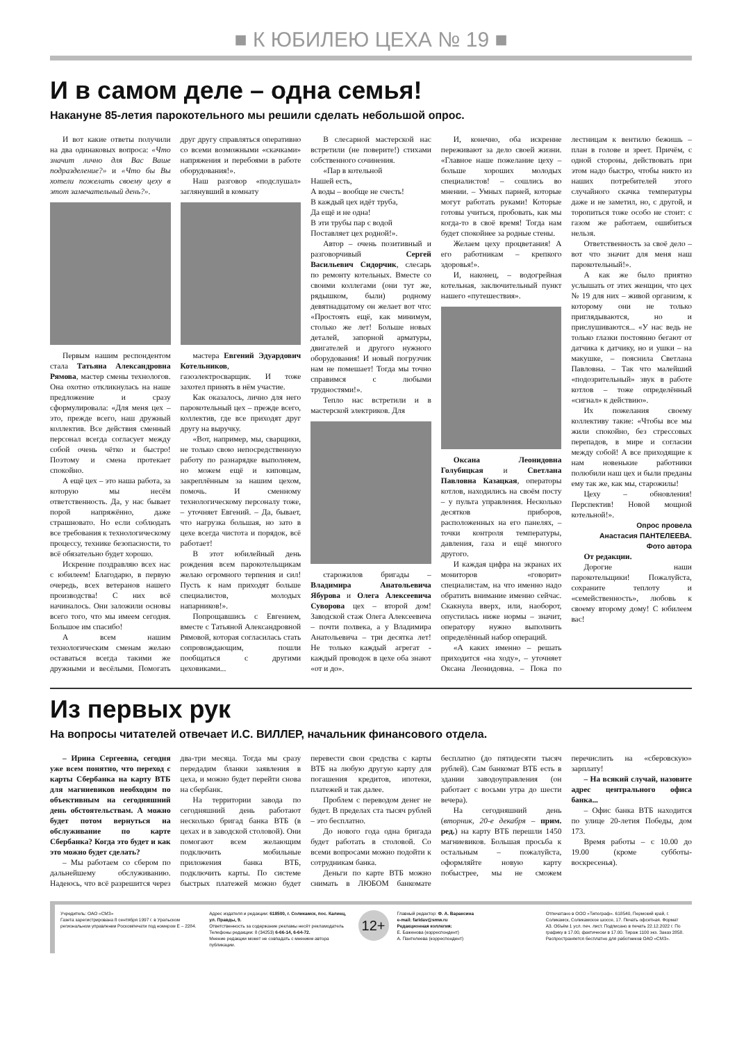■ К ЮБИЛЕЮ ЦЕХА № 19 ■
И в самом деле – одна семья!
Накануне 85-летия парокотельного мы решили сделать небольшой опрос.
И вот какие ответы получили на два одинаковых вопроса: «Что значит лично для Вас Ваше подразделение?» и «Что бы Вы хотели пожелать своему цеху в этот замечательный день?».
Первым нашим респондентом стала Татьяна Александровна Рямова, мастер смены технологов. Она охотно откликнулась на наше предложение и сразу сформулировала: «Для меня цех – это, прежде всего, наш дружный коллектив. Все действия сменный персонал всегда согласует между собой очень чётко и быстро! Поэтому и смена протекает спокойно.
А ещё цех – это наша работа, за которую мы несём ответственность. Да, у нас бывает порой напряжённо, даже страшновато. Но если соблюдать все требования к технологическому процессу, технике безопасности, то всё обязательно будет хорошо.
Искренне поздравляю всех нас с юбилеем! Благодарю, в первую очередь, всех ветеранов нашего производства! С них всё начиналось. Они заложили основы всего того, что мы имеем сегодня. Большое им спасибо!
А всем нашим технологическим сменам желаю оставаться всегда такими же дружными и весёлыми. Помогать друг другу справляться оперативно со всеми возможными «скачками» напряжения и перебоями в работе оборудования!».
Наш разговор «подслушал» заглянувший в комнату
мастера Евгений Эдуардович Котельников, газоэлектросварщик. И тоже захотел принять в нём участие.
Как оказалось, лично для него парокотельный цех – прежде всего, коллектив, где все приходят друг другу на выручку.
«Вот, например, мы, сварщики, не только свою непосредственную работу по разнарядке выполняем, но можем ещё и киповцам, закреплённым за нашим цехом, помочь. И сменному технологическому персоналу тоже, – уточняет Евгений. – Да, бывает, что нагрузка большая, но зато в цехе всегда чистота и порядок, всё работает!
В этот юбилейный день рождения всем парокотельщикам желаю огромного терпения и сил! Пусть к нам приходят больше специалистов, молодых напарников!».
Попрощавшись с Евгением, вместе с Татьяной Александровной Рямовой, которая согласилась стать сопровождающим, пошли пообщаться с другими цеховиками...
В слесарной мастерской нас встретили (не поверите!) стихами собственного сочинения.
«Пар в котельной
Нашей есть,
А воды – вообще не счесть!
В каждый цех идёт труба,
Да ещё и не одна!
В эти трубы пар с водой
Поставляет цех родной!».
Автор – очень позитивный и разговорчивый Сергей Васильевич Сидорчик, слесарь по ремонту котельных. Вместе со своими коллегами (они тут же, рядышком, были) родному девятнадцатому он желает вот что: «Простоять ещё, как минимум, столько же лет! Больше новых деталей, запорной арматуры, двигателей и другого нужного оборудования! И новый погрузчик нам не помешает! Тогда мы точно справимся с любыми трудностями!».
Тепло нас встретили и в мастерской электриков. Для
старожилов бригады – Владимира Анатольевича Ябурова и Олега Алексеевича Суворова цех – второй дом! Заводской стаж Олега Алексеевича – почти полвека, а у Владимира Анатольевича – три десятка лет! Не только каждый агрегат - каждый проводок в цехе оба знают «от и до».
И, конечно, оба искренне переживают за дело своей жизни. «Главное наше пожелание цеху – больше хороших молодых специалистов! – сошлись во мнении. – Умных парней, которые могут работать руками! Которые готовы учиться, пробовать, как мы когда-то в своё время! Тогда нам будет спокойнее за родные стены.
Желаем цеху процветания! А его работникам – крепкого здоровья!».
И, наконец, – водогрейная котельная, заключительный пункт нашего «путешествия».
Оксана Леонидовна Голубицкая и Светлана Павловна Казацкая, операторы котлов, находились на своём посту – у пульта управления. Несколько десятков приборов, расположенных на его панелях, – точки контроля температуры, давления, газа и ещё многого другого.
И каждая цифра на экранах их мониторов «говорит» специалистам, на что именно надо обратить внимание именно сейчас. Скакнула вверх, или, наоборот, опустилась ниже нормы – значит, оператору нужно выполнить определённый набор операций.
«А каких именно – решать приходится «на ходу», – уточняет Оксана Леонидовна. – Пока по лестницам к вентилю бежишь – план в голове и зреет. Причём, с одной стороны, действовать при этом надо быстро, чтобы никто из наших потребителей этого случайного скачка температуры даже и не заметил, но, с другой, и торопиться тоже особо не стоит: с газом же работаем, ошибиться нельзя.
Ответственность за своё дело – вот что значит для меня наш парокотельный!».
А как же было приятно услышать от этих женщин, что цех № 19 для них – живой организм, к которому они не только приглядываются, но и прислушиваются... «У нас ведь не только глазки постоянно бегают от датчика к датчику, но и ушки – на макушке, – пояснила Светлана Павловна. – Так что малейший «подозрительный» звук в работе котлов – тоже определённый «сигнал» к действию».
Их пожелания своему коллективу такие: «Чтобы все мы жили спокойно, без стрессовых перепадов, в мире и согласии между собой! А все приходящие к нам новенькие работники полюбили наш цех и были преданы ему так же, как мы, старожилы!
Цеху – обновления! Перспектив! Новой мощной котельной!».
Опрос провела
Анастасия ПАНТЕЛЕЕВА.
Фото автора
От редакции.
Дорогие наши парокотельщики! Пожалуйста, сохраните теплоту и «семейственность», любовь к своему второму дому! С юбилеем вас!
Из первых рук
На вопросы читателей отвечает И.С. ВИЛЛЕР, начальник финансового отдела.
– Ирина Сергеевна, сегодня уже всем понятно, что переход с карты Сбербанка на карту ВТБ для магниевиков необходим по объективным на сегодняшний день обстоятельствам. А можно будет потом вернуться на обслуживание по карте Сбербанка? Когда это будет и как это можно будет сделать?
– Мы работаем со сбером по дальнейшему обслуживанию. Надеюсь, что всё разрешится через два-три месяца. Тогда мы сразу передадим бланки заявления в цеха, и можно будет перейти снова на сбербанк.
На территории завода по сегодняшний день работают несколько бригад банка ВТБ (в цехах и в заводской столовой). Они помогают всем желающим подключить мобильные приложения банка ВТБ, подключить карты. По системе быстрых платежей можно будет перевести свои средства с карты ВТБ на любую другую карту для погашения кредитов, ипотеки, платежей и так далее.
Проблем с переводом денег не будет. В пределах ста тысяч рублей – это бесплатно.
До нового года одна бригада будет работать в столовой. Со всеми вопросами можно подойти к сотрудникам банка.
Деньги по карте ВТБ можно снимать в ЛЮБОМ банкомате бесплатно (до пятидесяти тысяч рублей). Сам банкомат ВТБ есть в здании заводоуправления (он работает с восьми утра до шести вечера).
На сегодняшний день (вторник, 20-е декабря – прим. ред.) на карту ВТБ перешли 1450 магниевиков. Большая просьба к остальным – пожалуйста, оформляйте новую карту побыстрее, мы не сможем перечислить на «сберовскую» зарплату!
– На всякий случай, назовите адрес центрального офиса банка...
– Офис банка ВТБ находится по улице 20-летия Победы, дом 173.
Время работы – с 10.00 до 19.00 (кроме субботы-воскресенья).
Учредитель: ОАО «СМЗ»
Газета зарегистрирована 8 сентября 1997 г. в Уральском региональном управлении Роскомпечати под номером Е – 2284.
Адрес издателя и редакции: 618500, г. Соликамск, пос. Калиец, ул. Правды, 9.
Ответственность за содержание рекламы несёт рекламодатель
Телефоны редакции: 8 (34253) 6-66-14, 6-64-72.
Мнение редакции может не совпадать с мнением автора публикации.
12+
Главный редактор: Ф. А. Вараксина
e-mail: faridav@smw.ru
Редакционная коллегия:
Е. Баженова (корреспондент)
А. Пантелеева (корреспондент)
Отпечатано в ООО «Типограф». 618540, Пермский край, г. Соликамск, Соликамское шоссе, 17. Печать офсетная. Формат А3. Объём 1 усл. печ. лист. Подписано в печать 22.12.2022 г. По графику в 17.00, фактически в 17.00. Тираж 1100 экз. Заказ 2858. Распространяется бесплатно для работников ОАО «СМЗ».